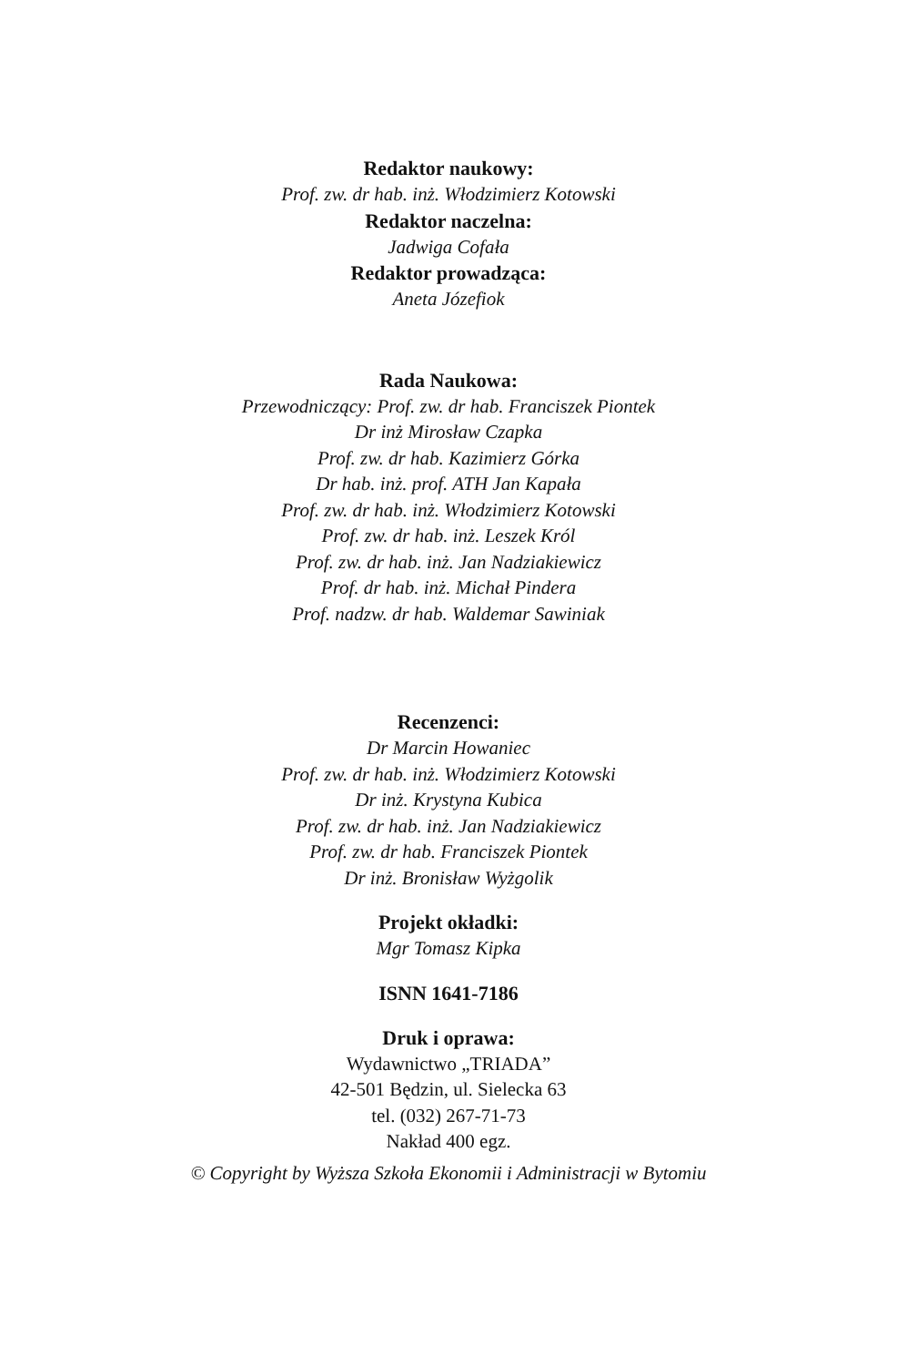Redaktor naukowy:
Prof. zw. dr hab. inż. Włodzimierz Kotowski
Redaktor naczelna:
Jadwiga Cofała
Redaktor prowadząca:
Aneta Józefiok
Rada Naukowa:
Przewodniczący: Prof. zw. dr hab. Franciszek Piontek
Dr inż Mirosław Czapka
Prof. zw. dr hab. Kazimierz Górka
Dr hab. inż. prof. ATH Jan Kapała
Prof. zw. dr hab. inż. Włodzimierz Kotowski
Prof. zw. dr hab. inż. Leszek Król
Prof. zw. dr hab. inż. Jan Nadziakiewicz
Prof. dr hab. inż. Michał Pindera
Prof. nadzw. dr hab. Waldemar Sawiniak
Recenzenci:
Dr Marcin Howaniec
Prof. zw. dr hab. inż. Włodzimierz Kotowski
Dr inż. Krystyna Kubica
Prof. zw. dr hab. inż. Jan Nadziakiewicz
Prof. zw. dr hab. Franciszek Piontek
Dr inż. Bronisław Wyżgolik
Projekt okładki:
Mgr Tomasz Kipka
ISNN 1641-7186
Druk i oprawa:
Wydawnictwo „TRIADA”
42-501 Będzin, ul. Sielecka 63
tel. (032) 267-71-73
Nakład 400 egz.
© Copyright by Wyższa Szkoła Ekonomii i Administracji w Bytomiu